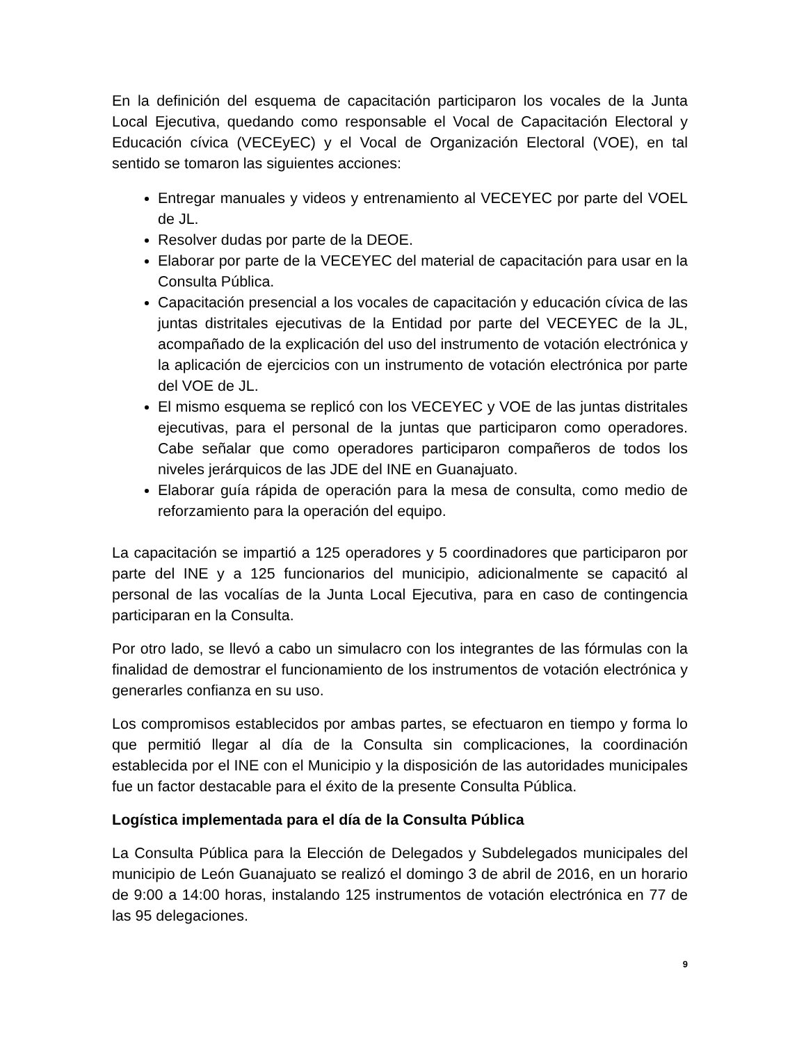En la definición del esquema de capacitación participaron los vocales de la Junta Local Ejecutiva, quedando como responsable el Vocal de Capacitación Electoral y Educación cívica (VECEyEC) y el Vocal de Organización Electoral (VOE), en tal sentido se tomaron las siguientes acciones:
Entregar manuales y videos y entrenamiento al VECEYEC por parte del VOEL de JL.
Resolver dudas por parte de la DEOE.
Elaborar por parte de la VECEYEC del material de capacitación para usar en la Consulta Pública.
Capacitación presencial a los vocales de capacitación y educación cívica de las juntas distritales ejecutivas de la Entidad por parte del VECEYEC de la JL, acompañado de la explicación del uso del instrumento de votación electrónica y la aplicación de ejercicios con un instrumento de votación electrónica por parte del VOE de JL.
El mismo esquema se replicó con los VECEYEC y VOE de las juntas distritales ejecutivas, para el personal de la juntas que participaron como operadores. Cabe señalar que como operadores participaron compañeros de todos los niveles jerárquicos de las JDE del INE en Guanajuato.
Elaborar guía rápida de operación para la mesa de consulta, como medio de reforzamiento para la operación del equipo.
La capacitación se impartió a 125 operadores y 5 coordinadores que participaron por parte del INE y a 125 funcionarios del municipio, adicionalmente se capacitó al personal de las vocalías de la Junta Local Ejecutiva, para en caso de contingencia participaran en la Consulta.
Por otro lado, se llevó a cabo un simulacro con los integrantes de las fórmulas con la finalidad de demostrar el funcionamiento de los instrumentos de votación electrónica y generarles confianza en su uso.
Los compromisos establecidos por ambas partes, se efectuaron en tiempo y forma lo que permitió llegar al día de la Consulta sin complicaciones, la coordinación establecida por el INE con el Municipio y la disposición de las autoridades municipales fue un factor destacable para el éxito de la presente Consulta Pública.
Logística implementada para el día de la Consulta Pública
La Consulta Pública para la Elección de Delegados y Subdelegados municipales del municipio de León Guanajuato se realizó el domingo 3 de abril de 2016, en un horario de 9:00 a 14:00 horas, instalando 125 instrumentos de votación electrónica en 77 de las 95 delegaciones.
9